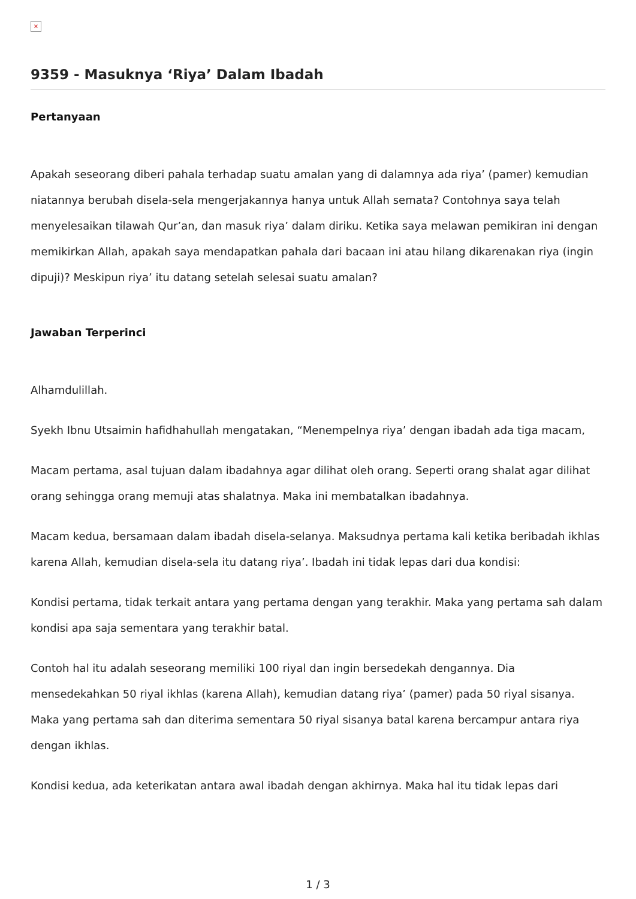×
9359 - Masuknya ‘Riya’ Dalam Ibadah
Pertanyaan
Apakah seseorang diberi pahala terhadap suatu amalan yang di dalamnya ada riya’ (pamer) kemudian niatannya berubah disela-sela mengerjakannya hanya untuk Allah semata? Contohnya saya telah menyelesaikan tilawah Qur’an, dan masuk riya’ dalam diriku. Ketika saya melawan pemikiran ini dengan memikirkan Allah, apakah saya mendapatkan pahala dari bacaan ini atau hilang dikarenakan riya (ingin dipuji)? Meskipun riya’ itu datang setelah selesai suatu amalan?
Jawaban Terperinci
Alhamdulillah.
Syekh Ibnu Utsaimin hafidhahullah mengatakan, “Menempelnya riya’ dengan ibadah ada tiga macam,
Macam pertama, asal tujuan dalam ibadahnya agar dilihat oleh orang. Seperti orang shalat agar dilihat orang sehingga orang memuji atas shalatnya. Maka ini membatalkan ibadahnya.
Macam kedua, bersamaan dalam ibadah disela-selanya. Maksudnya pertama kali ketika beribadah ikhlas karena Allah, kemudian disela-sela itu datang riya’. Ibadah ini tidak lepas dari dua kondisi:
Kondisi pertama, tidak terkait antara yang pertama dengan yang terakhir. Maka yang pertama sah dalam kondisi apa saja sementara yang terakhir batal.
Contoh hal itu adalah seseorang memiliki 100 riyal dan ingin bersedekah dengannya. Dia mensedekahkan 50 riyal ikhlas (karena Allah), kemudian datang riya’ (pamer) pada 50 riyal sisanya. Maka yang pertama sah dan diterima sementara 50 riyal sisanya batal karena bercampur antara riya dengan ikhlas.
Kondisi kedua, ada keterikatan antara awal ibadah dengan akhirnya. Maka hal itu tidak lepas dari
1 / 3